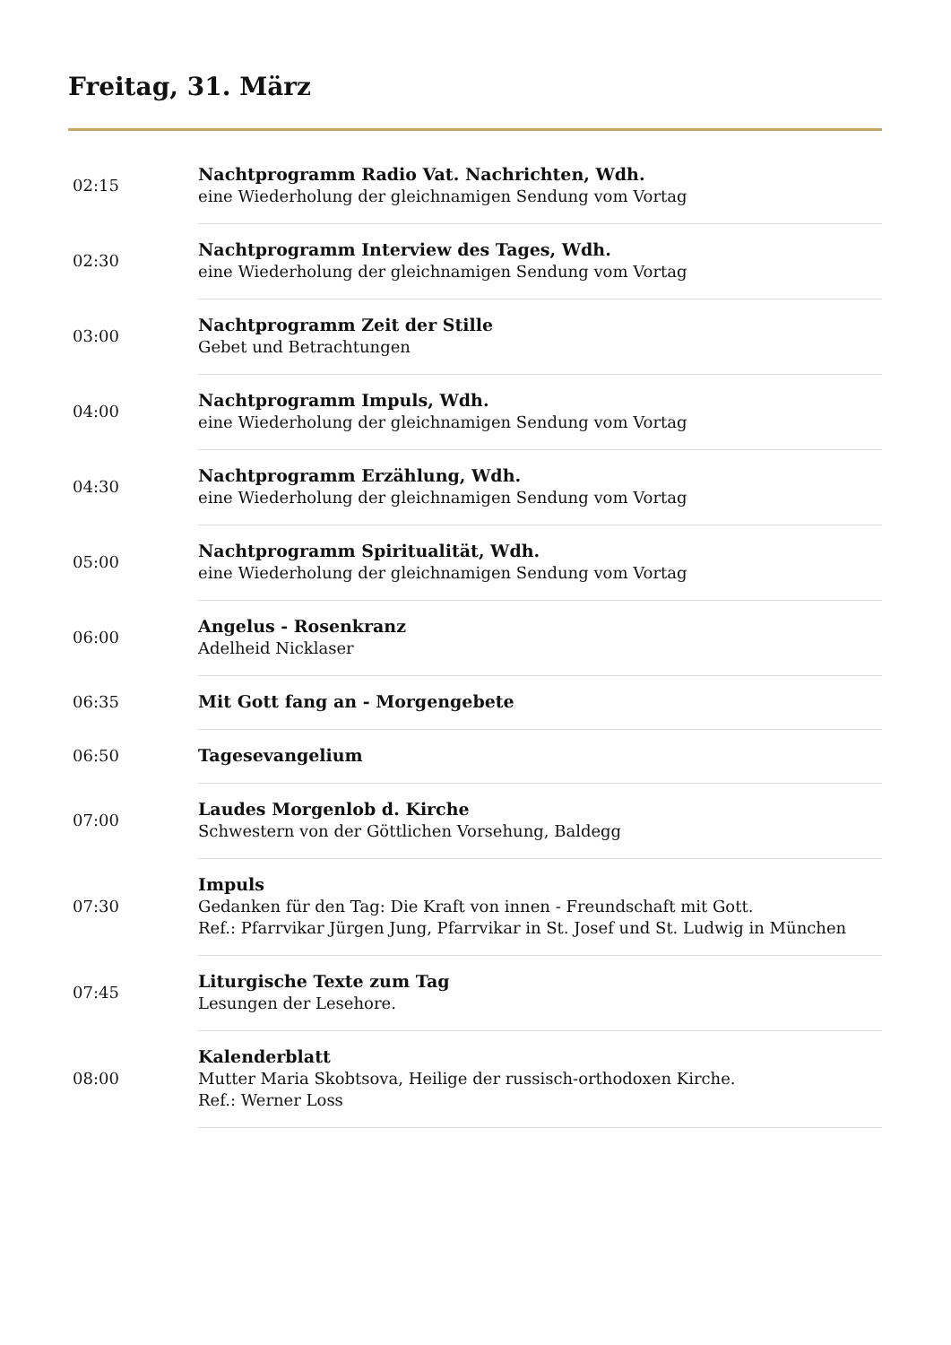Freitag, 31. März
| 02:15 | Nachtprogramm Radio Vat. Nachrichten, Wdh. eine Wiederholung der gleichnamigen Sendung vom Vortag |
| 02:30 | Nachtprogramm Interview des Tages, Wdh. eine Wiederholung der gleichnamigen Sendung vom Vortag |
| 03:00 | Nachtprogramm Zeit der Stille Gebet und Betrachtungen |
| 04:00 | Nachtprogramm Impuls, Wdh. eine Wiederholung der gleichnamigen Sendung vom Vortag |
| 04:30 | Nachtprogramm Erzählung, Wdh. eine Wiederholung der gleichnamigen Sendung vom Vortag |
| 05:00 | Nachtprogramm Spiritualität, Wdh. eine Wiederholung der gleichnamigen Sendung vom Vortag |
| 06:00 | Angelus - Rosenkranz Adelheid Nicklaser |
| 06:35 | Mit Gott fang an - Morgengebete |
| 06:50 | Tagesevangelium |
| 07:00 | Laudes Morgenlob d. Kirche Schwestern von der Göttlichen Vorsehung, Baldegg |
| 07:30 | Impuls Gedanken für den Tag: Die Kraft von innen - Freundschaft mit Gott. Ref.: Pfarrvikar Jürgen Jung, Pfarrvikar in St. Josef und St. Ludwig in München |
| 07:45 | Liturgische Texte zum Tag Lesungen der Lesehore. |
| 08:00 | Kalenderblatt Mutter Maria Skobtsova, Heilige der russisch-orthodoxen Kirche. Ref.: Werner Loss |